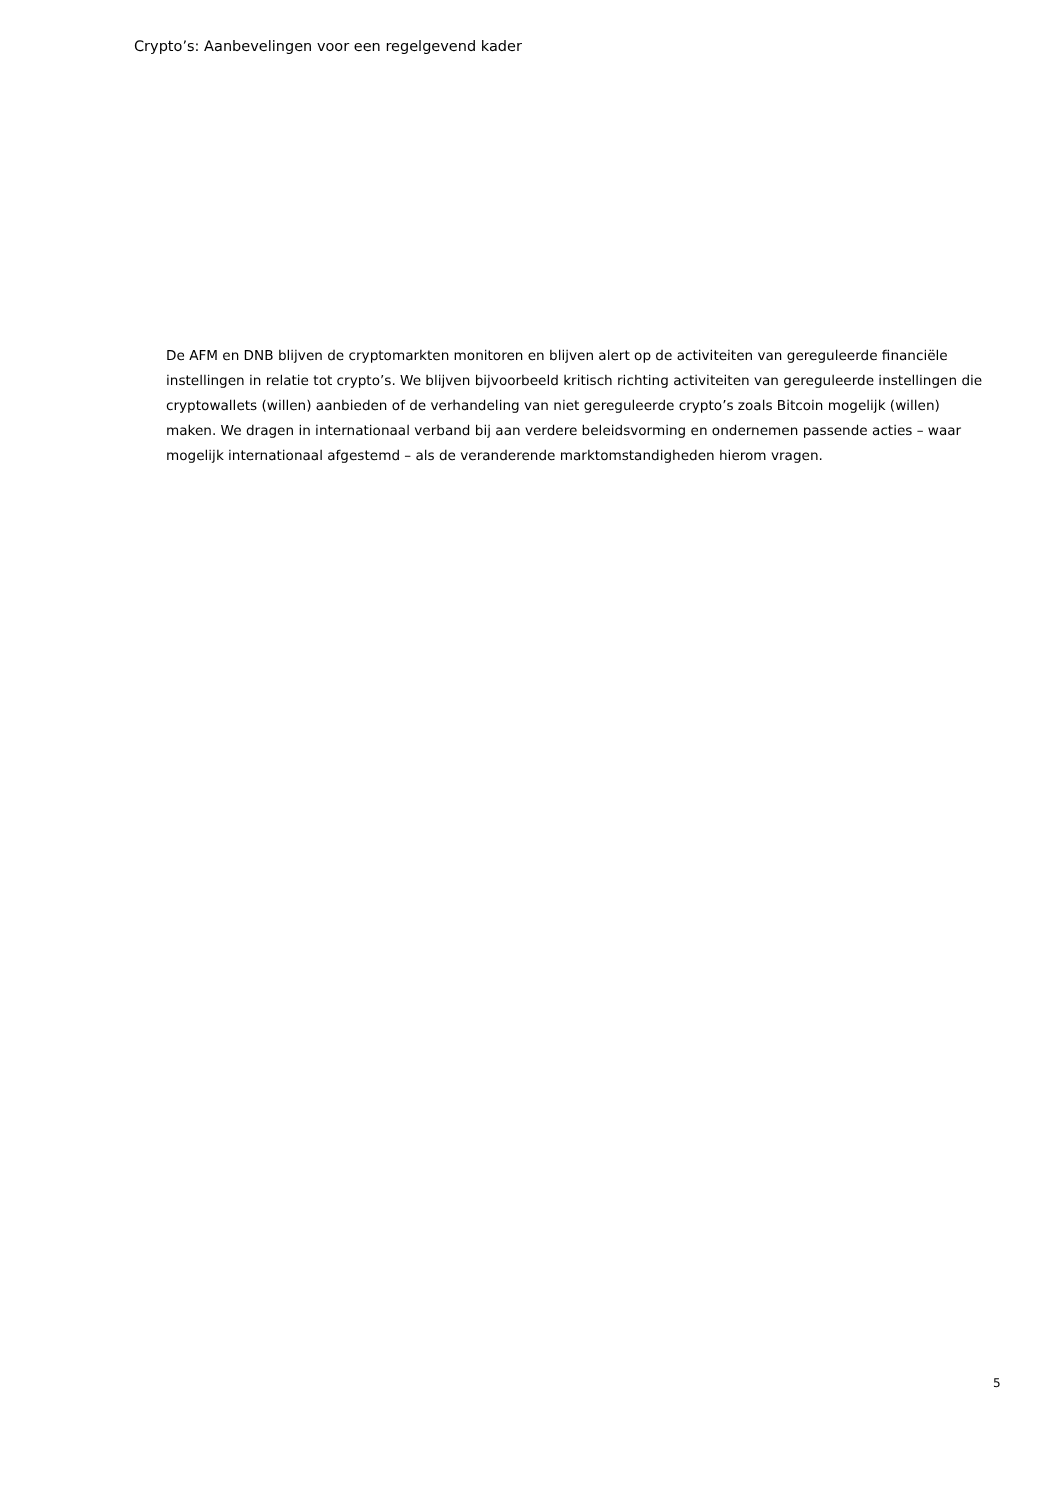Crypto’s: Aanbevelingen voor een regelgevend kader
De AFM en DNB blijven de cryptomarkten monitoren en blijven alert op de activiteiten van gereguleerde financiële instellingen in relatie tot crypto’s. We blijven bijvoorbeeld kritisch richting activiteiten van gereguleerde instellingen die cryptowallets (willen) aanbieden of de verhandeling van niet gereguleerde crypto’s zoals Bitcoin mogelijk (willen) maken. We dragen in internationaal verband bij aan verdere beleidsvorming en ondernemen passende acties – waar mogelijk internationaal afgestemd – als de veranderende marktomstandigheden hierom vragen.
5